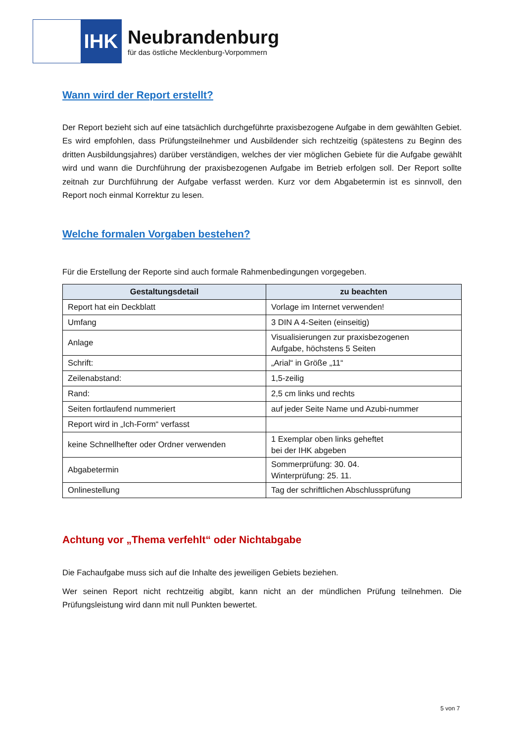IHK
Neubrandenburg
für das östliche Mecklenburg-Vorpommern
Wann wird der Report erstellt?
Der Report bezieht sich auf eine tatsächlich durchgeführte praxisbezogene Aufgabe in dem gewählten Gebiet. Es wird empfohlen, dass Prüfungsteilnehmer und Ausbildender sich rechtzeitig (spätestens zu Beginn des dritten Ausbildungsjahres) darüber verständigen, welches der vier möglichen Gebiete für die Aufgabe gewählt wird und wann die Durchführung der praxisbezogenen Aufgabe im Betrieb erfolgen soll. Der Report sollte zeitnah zur Durchführung der Aufgabe verfasst werden. Kurz vor dem Abgabetermin ist es sinnvoll, den Report noch einmal Korrektur zu lesen.
Welche formalen Vorgaben bestehen?
Für die Erstellung der Reporte sind auch formale Rahmenbedingungen vorgegeben.
| Gestaltungsdetail | zu beachten |
| --- | --- |
| Report hat ein Deckblatt | Vorlage im Internet verwenden! |
| Umfang | 3 DIN A 4-Seiten (einseitig) |
| Anlage | Visualisierungen zur praxisbezogenen Aufgabe, höchstens 5 Seiten |
| Schrift: | „Arial“ in Größe „11“ |
| Zeilenabstand: | 1,5-zeilig |
| Rand: | 2,5 cm links und rechts |
| Seiten fortlaufend nummeriert | auf jeder Seite Name und Azubi-nummer |
| Report wird in „Ich-Form“ verfasst | |
| keine Schnellhefter oder Ordner verwenden | 1 Exemplar oben links geheftet bei der IHK abgeben |
| Abgabetermin | Sommerprüfung: 30. 04. Winterprüfung: 25. 11. |
| Onlinestellung | Tag der schriftlichen Abschlussprüfung |
Achtung vor „Thema verfehlt“ oder Nichtabgabe
Die Fachaufgabe muss sich auf die Inhalte des jeweiligen Gebiets beziehen.
Wer seinen Report nicht rechtzeitig abgibt, kann nicht an der mündlichen Prüfung teilnehmen. Die Prüfungsleistung wird dann mit null Punkten bewertet.
5 von 7